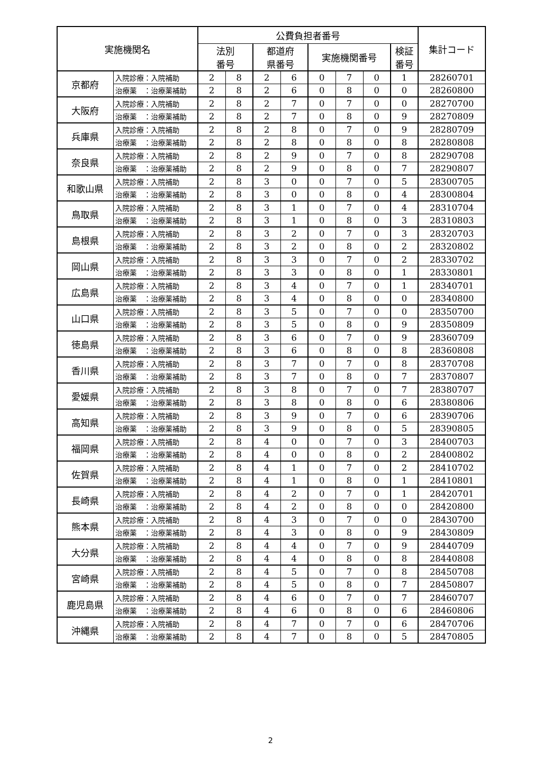| 実施機関名 | | 公費負担者番号 | | | | | | | | 集計コード |
| --- | --- | --- | --- | --- | --- | --- | --- | --- | --- | --- |
| | | 法別 番号 | | 都道府 県番号 | | 実施機関番号 | | | 検証 番号 | |
| 京都府 | 入院診療：入院補助 | 2 | 8 | 2 | 6 | 0 | 7 | 0 | 1 | 28260701 |
| | 治療薬 ：治療薬補助 | 2 | 8 | 2 | 6 | 0 | 8 | 0 | 0 | 28260800 |
| 大阪府 | 入院診療：入院補助 | 2 | 8 | 2 | 7 | 0 | 7 | 0 | 0 | 28270700 |
| | 治療薬 ：治療薬補助 | 2 | 8 | 2 | 7 | 0 | 8 | 0 | 9 | 28270809 |
| 兵庫県 | 入院診療：入院補助 | 2 | 8 | 2 | 8 | 0 | 7 | 0 | 9 | 28280709 |
| | 治療薬 ：治療薬補助 | 2 | 8 | 2 | 8 | 0 | 8 | 0 | 8 | 28280808 |
| 奈良県 | 入院診療：入院補助 | 2 | 8 | 2 | 9 | 0 | 7 | 0 | 8 | 28290708 |
| | 治療薬 ：治療薬補助 | 2 | 8 | 2 | 9 | 0 | 8 | 0 | 7 | 28290807 |
| 和歌山県 | 入院診療：入院補助 | 2 | 8 | 3 | 0 | 0 | 7 | 0 | 5 | 28300705 |
| | 治療薬 ：治療薬補助 | 2 | 8 | 3 | 0 | 0 | 8 | 0 | 4 | 28300804 |
| 鳥取県 | 入院診療：入院補助 | 2 | 8 | 3 | 1 | 0 | 7 | 0 | 4 | 28310704 |
| | 治療薬 ：治療薬補助 | 2 | 8 | 3 | 1 | 0 | 8 | 0 | 3 | 28310803 |
| 島根県 | 入院診療：入院補助 | 2 | 8 | 3 | 2 | 0 | 7 | 0 | 3 | 28320703 |
| | 治療薬 ：治療薬補助 | 2 | 8 | 3 | 2 | 0 | 8 | 0 | 2 | 28320802 |
| 岡山県 | 入院診療：入院補助 | 2 | 8 | 3 | 3 | 0 | 7 | 0 | 2 | 28330702 |
| | 治療薬 ：治療薬補助 | 2 | 8 | 3 | 3 | 0 | 8 | 0 | 1 | 28330801 |
| 広島県 | 入院診療：入院補助 | 2 | 8 | 3 | 4 | 0 | 7 | 0 | 1 | 28340701 |
| | 治療薬 ：治療薬補助 | 2 | 8 | 3 | 4 | 0 | 8 | 0 | 0 | 28340800 |
| 山口県 | 入院診療：入院補助 | 2 | 8 | 3 | 5 | 0 | 7 | 0 | 0 | 28350700 |
| | 治療薬 ：治療薬補助 | 2 | 8 | 3 | 5 | 0 | 8 | 0 | 9 | 28350809 |
| 徳島県 | 入院診療：入院補助 | 2 | 8 | 3 | 6 | 0 | 7 | 0 | 9 | 28360709 |
| | 治療薬 ：治療薬補助 | 2 | 8 | 3 | 6 | 0 | 8 | 0 | 8 | 28360808 |
| 香川県 | 入院診療：入院補助 | 2 | 8 | 3 | 7 | 0 | 7 | 0 | 8 | 28370708 |
| | 治療薬 ：治療薬補助 | 2 | 8 | 3 | 7 | 0 | 8 | 0 | 7 | 28370807 |
| 愛媛県 | 入院診療：入院補助 | 2 | 8 | 3 | 8 | 0 | 7 | 0 | 7 | 28380707 |
| | 治療薬 ：治療薬補助 | 2 | 8 | 3 | 8 | 0 | 8 | 0 | 6 | 28380806 |
| 高知県 | 入院診療：入院補助 | 2 | 8 | 3 | 9 | 0 | 7 | 0 | 6 | 28390706 |
| | 治療薬 ：治療薬補助 | 2 | 8 | 3 | 9 | 0 | 8 | 0 | 5 | 28390805 |
| 福岡県 | 入院診療：入院補助 | 2 | 8 | 4 | 0 | 0 | 7 | 0 | 3 | 28400703 |
| | 治療薬 ：治療薬補助 | 2 | 8 | 4 | 0 | 0 | 8 | 0 | 2 | 28400802 |
| 佐賀県 | 入院診療：入院補助 | 2 | 8 | 4 | 1 | 0 | 7 | 0 | 2 | 28410702 |
| | 治療薬 ：治療薬補助 | 2 | 8 | 4 | 1 | 0 | 8 | 0 | 1 | 28410801 |
| 長崎県 | 入院診療：入院補助 | 2 | 8 | 4 | 2 | 0 | 7 | 0 | 1 | 28420701 |
| | 治療薬 ：治療薬補助 | 2 | 8 | 4 | 2 | 0 | 8 | 0 | 0 | 28420800 |
| 熊本県 | 入院診療：入院補助 | 2 | 8 | 4 | 3 | 0 | 7 | 0 | 0 | 28430700 |
| | 治療薬 ：治療薬補助 | 2 | 8 | 4 | 3 | 0 | 8 | 0 | 9 | 28430809 |
| 大分県 | 入院診療：入院補助 | 2 | 8 | 4 | 4 | 0 | 7 | 0 | 9 | 28440709 |
| | 治療薬 ：治療薬補助 | 2 | 8 | 4 | 4 | 0 | 8 | 0 | 8 | 28440808 |
| 宮崎県 | 入院診療：入院補助 | 2 | 8 | 4 | 5 | 0 | 7 | 0 | 8 | 28450708 |
| | 治療薬 ：治療薬補助 | 2 | 8 | 4 | 5 | 0 | 8 | 0 | 7 | 28450807 |
| 鹿児島県 | 入院診療：入院補助 | 2 | 8 | 4 | 6 | 0 | 7 | 0 | 7 | 28460707 |
| | 治療薬 ：治療薬補助 | 2 | 8 | 4 | 6 | 0 | 8 | 0 | 6 | 28460806 |
| 沖縄県 | 入院診療：入院補助 | 2 | 8 | 4 | 7 | 0 | 7 | 0 | 6 | 28470706 |
| | 治療薬 ：治療薬補助 | 2 | 8 | 4 | 7 | 0 | 8 | 0 | 5 | 28470805 |
2